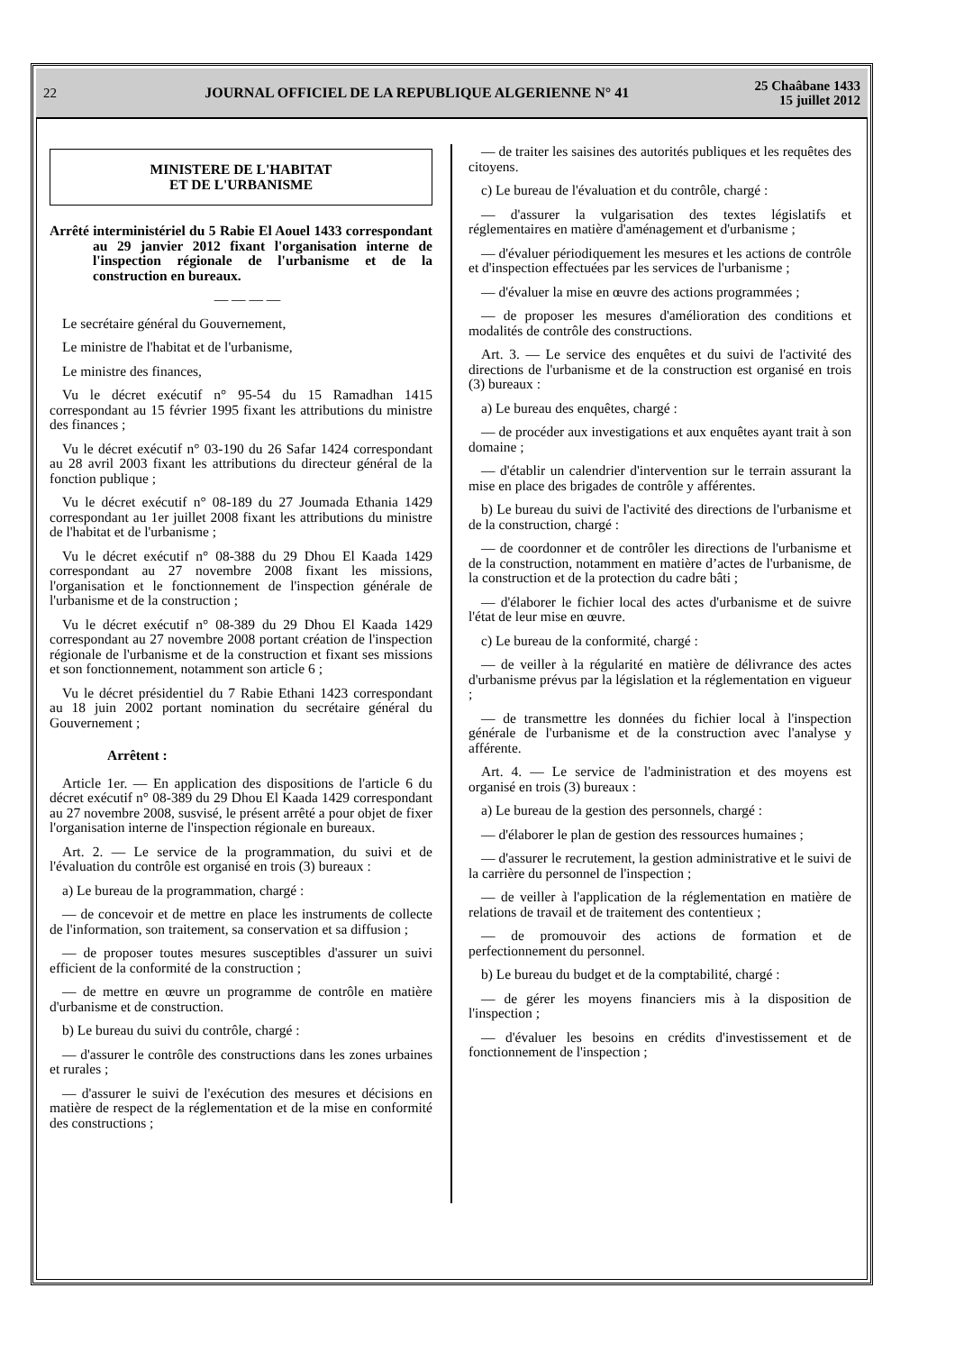22 JOURNAL OFFICIEL DE LA REPUBLIQUE ALGERIENNE N° 41 25 Chaâbane 1433
15 juillet 2012
MINISTERE DE L'HABITAT
ET DE L'URBANISME
Arrêté interministériel du 5 Rabie El Aouel 1433 correspondant au 29 janvier 2012 fixant l'organisation interne de l'inspection régionale de l'urbanisme et de la construction en bureaux.
— — — —
Le secrétaire général du Gouvernement,
Le ministre de l'habitat et de l'urbanisme,
Le ministre des finances,
Vu le décret exécutif n° 95-54 du 15 Ramadhan 1415 correspondant au 15 février 1995 fixant les attributions du ministre des finances ;
Vu le décret exécutif n° 03-190 du 26 Safar 1424 correspondant au 28 avril 2003 fixant les attributions du directeur général de la fonction publique ;
Vu le décret exécutif n° 08-189 du 27 Joumada Ethania 1429 correspondant au 1er juillet 2008 fixant les attributions du ministre de l'habitat et de l'urbanisme ;
Vu le décret exécutif n° 08-388 du 29 Dhou El Kaada 1429 correspondant au 27 novembre 2008 fixant les missions, l'organisation et le fonctionnement de l'inspection générale de l'urbanisme et de la construction ;
Vu le décret exécutif n° 08-389 du 29 Dhou El Kaada 1429 correspondant au 27 novembre 2008 portant création de l'inspection régionale de l'urbanisme et de la construction et fixant ses missions et son fonctionnement, notamment son article 6 ;
Vu le décret présidentiel du 7 Rabie Ethani 1423 correspondant au 18 juin 2002 portant nomination du secrétaire général du Gouvernement ;
Arrêtent :
Article 1er. — En application des dispositions de l'article 6 du décret exécutif n° 08-389 du 29 Dhou El Kaada 1429 correspondant au 27 novembre 2008, susvisé, le présent arrêté a pour objet de fixer l'organisation interne de l'inspection régionale en bureaux.
Art. 2. — Le service de la programmation, du suivi et de l'évaluation du contrôle est organisé en trois (3) bureaux :
a) Le bureau de la programmation, chargé :
— de concevoir et de mettre en place les instruments de collecte de l'information, son traitement, sa conservation et sa diffusion ;
— de proposer toutes mesures susceptibles d'assurer un suivi efficient de la conformité de la construction ;
— de mettre en œuvre un programme de contrôle en matière d'urbanisme et de construction.
b) Le bureau du suivi du contrôle, chargé :
— d'assurer le contrôle des constructions dans les zones urbaines et rurales ;
— d'assurer le suivi de l'exécution des mesures et décisions en matière de respect de la réglementation et de la mise en conformité des constructions ;
— de traiter les saisines des autorités publiques et les requêtes des citoyens.
c) Le bureau de l'évaluation et du contrôle, chargé :
— d'assurer la vulgarisation des textes législatifs et réglementaires en matière d'aménagement et d'urbanisme ;
— d'évaluer périodiquement les mesures et les actions de contrôle et d'inspection effectuées par les services de l'urbanisme ;
— d'évaluer la mise en œuvre des actions programmées ;
— de proposer les mesures d'amélioration des conditions et modalités de contrôle des constructions.
Art. 3. — Le service des enquêtes et du suivi de l'activité des directions de l'urbanisme et de la construction est organisé en trois (3) bureaux :
a) Le bureau des enquêtes, chargé :
— de procéder aux investigations et aux enquêtes ayant trait à son domaine ;
— d'établir un calendrier d'intervention sur le terrain assurant la mise en place des brigades de contrôle y afférentes.
b) Le bureau du suivi de l'activité des directions de l'urbanisme et de la construction, chargé :
— de coordonner et de contrôler les directions de l'urbanisme et de la construction, notamment en matière d’actes de l'urbanisme, de la construction et de la protection du cadre bâti ;
— d'élaborer le fichier local des actes d'urbanisme et de suivre l'état de leur mise en œuvre.
c) Le bureau de la conformité, chargé :
— de veiller à la régularité en matière de délivrance des actes d'urbanisme prévus par la législation et la réglementation en vigueur ;
— de transmettre les données du fichier local à l'inspection générale de l'urbanisme et de la construction avec l'analyse y afférente.
Art. 4. — Le service de l'administration et des moyens est organisé en trois (3) bureaux :
a) Le bureau de la gestion des personnels, chargé :
— d'élaborer le plan de gestion des ressources humaines ;
— d'assurer le recrutement, la gestion administrative et le suivi de la carrière du personnel de l'inspection ;
— de veiller à l'application de la réglementation en matière de relations de travail et de traitement des contentieux ;
— de promouvoir des actions de formation et de perfectionnement du personnel.
b) Le bureau du budget et de la comptabilité, chargé :
— de gérer les moyens financiers mis à la disposition de l'inspection ;
— d'évaluer les besoins en crédits d'investissement et de fonctionnement de l'inspection ;